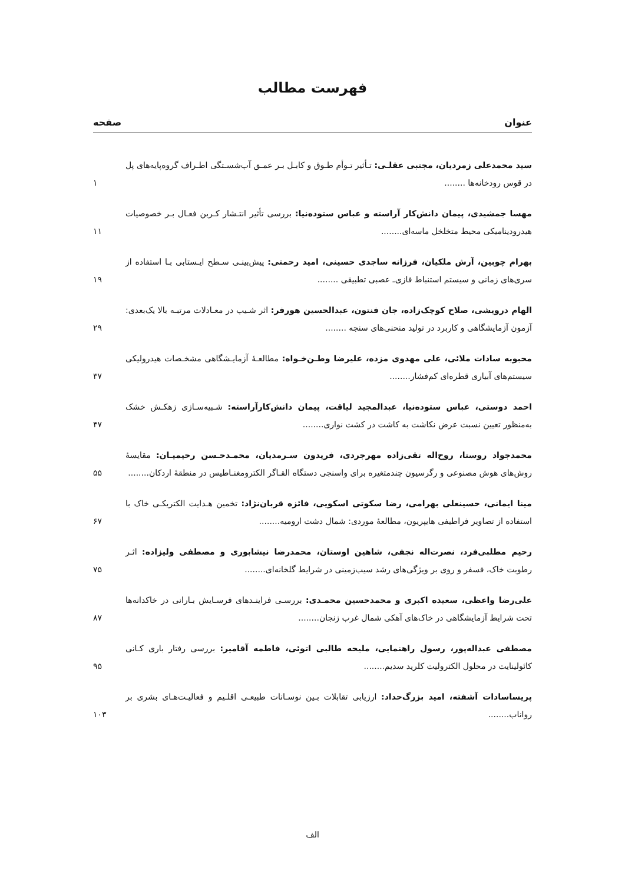فهرست مطالب
عنوان صفحه
سید محمدعلی زمردیان، مجتبی عقلـی: تـأثیر تـوأم طـوق و کابـل بـر عمـق آب‌شسـتگی اطـراف گروه‌پایه‌های پل در قوس رودخانه‌ها ........
۱
مهسا جمشیدی، پیمان دانش‌کار آراسته و عباس ستوده‌نیا: بررسی تأثیر انتـشار کـربن فعـال بـر خصوصیات هیدرودینامیکی محیط متخلخل ماسه‌ای........
۱۱
بهرام چوبین، آرش ملکیان، فرزانه ساجدی حسینی، امید رحمتی: پیش‌بینـی سـطح ایـستابی بـا استفاده از سری‌های زمانی و سیستم استنباط فازی‌ـ عصبی تطبیقی ........
۱۹
الهام درویشی، صلاح کوچک‌زاده، جان فنتون، عبدالحسین هورفر: اثر شـیب در معـادلات مرتبـه بالا یک‌بعدی: آزمون آزمایشگاهی و کاربرد در تولید منحنی‌های سنجه ........
۲۹
محبوبه سادات ملائی، علی مهدوی مزده، علیرضا وطـن‌خـواه: مطالعـهٔ آزمایـشگاهی مشخـصات هیدرولیکی سیستم‌های آبیاری قطره‌ای کم‌فشار........
۳۷
احمد دوستی، عباس ستوده‌نیا، عبدالمجید لیاقت، پیمان دانش‌کارآراسته: شـبیه‌سـازی زهکـش خشک به‌منظور تعیین نسبت عرض نکاشت به کاشت در کشت نواری........
۴۷
محمدجواد روستا، روح‌اله تقی‌زاده مهرجردی، فریدون سـرمدیان، محمـدحـسن رحیمیـان: مقایسهٔ روش‌های هوش مصنوعی و رگرسیون چندمتغیره برای واسنجی دستگاه القـاگر الکترومغنـاطیس در منطقهٔ اردکان........
۵۵
مینا ایمانی، حسینعلی بهرامی، رضا سکوتی اسکویی، فائزه قربان‌نژاد: تخمین هـدایت الکتریکـی خاک با استفاده از تصاویر فراطیفی هایپریون، مطالعهٔ موردی: شمال دشت ارومیه........
۶۷
رحیم مطلبی‌فرد، نصرت‌اله نجفی، شاهین اوستان، محمدرضا نیشابوری و مصطفی ولیزاده: اثـر رطوبت خاک، فسفر و روی بر ویژگی‌های رشد سیب‌زمینی در شرایط گلخانه‌ای........
۷۵
علی‌رضا واعظی، سعیده اکبری و محمدحسین محمـدی: بررسـی فراینـدهای فرسـایش بـارانی در خاکدانه‌ها تحت شرایط آزمایشگاهی در خاک‌های آهکی شمال غرب زنجان........
۸۷
مصطفی عبداله‌پور، رسول راهنمایی، ملیحه طالبی اتوئی، فاطمه آقامیر: بررسی رفتار باری کـانی کائولینایت در محلول الکترولیت کلرید سدیم........
۹۵
پریساسادات آشفته، امید بزرگ‌حداد: ارزیابی تقابلات بـین نوسـانات طبیعـی اقلـیم و فعالیـت‌هـای بشری بر رواناب........
۱۰۳
الف